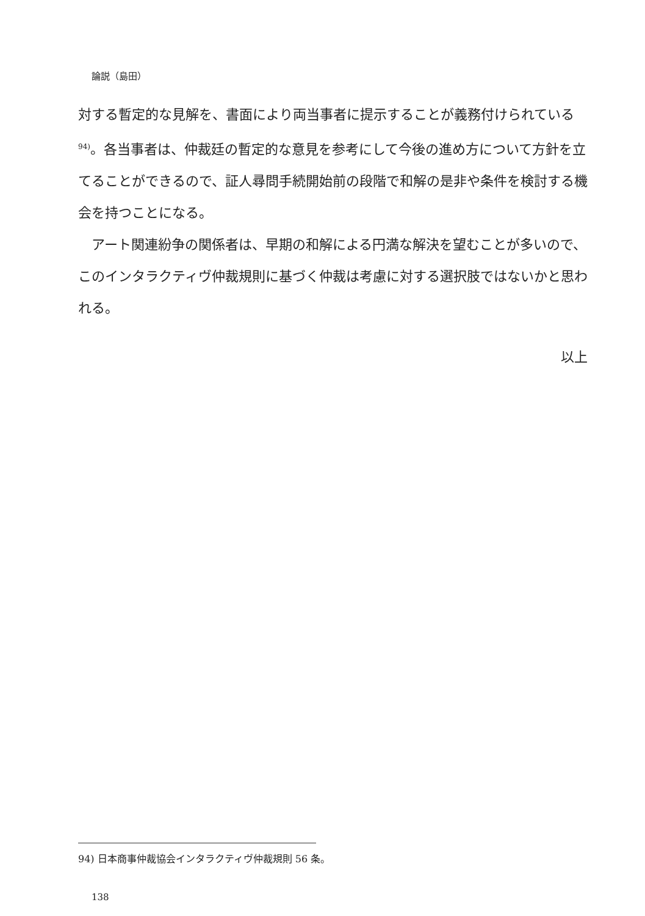論説（島田）
対する暫定的な見解を、書面により両当事者に提示することが義務付けられている <sup>94)</sup>。各当事者は、仲裁廷の暫定的な意見を参考にして今後の進め方について方針を立てることができるので、証人尋問手続開始前の段階で和解の是非や条件を検討する機会を持つことになる。
　アート関連紛争の関係者は、早期の和解による円満な解決を望むことが多いので、このインタラクティヴ仲裁規則に基づく仲裁は考慮に対する選択肢ではないかと思われる。
以上
94) 日本商事仲裁協会インタラクティヴ仲裁規則 56 条。
138